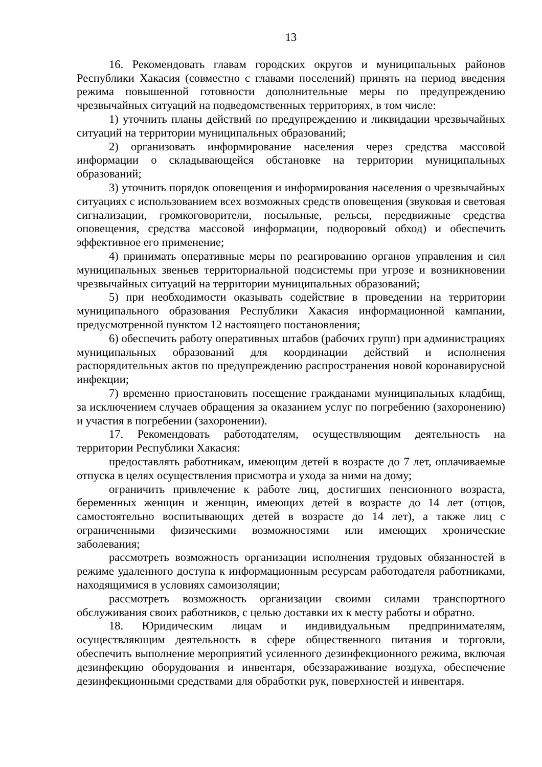13
16. Рекомендовать главам городских округов и муниципальных районов Республики Хакасия (совместно с главами поселений) принять на период введения режима повышенной готовности дополнительные меры по предупреждению чрезвычайных ситуаций на подведомственных территориях, в том числе:
1) уточнить планы действий по предупреждению и ликвидации чрезвычайных ситуаций на территории муниципальных образований;
2) организовать информирование населения через средства массовой информации о складывающейся обстановке на территории муниципальных образований;
3) уточнить порядок оповещения и информирования населения о чрезвычайных ситуациях с использованием всех возможных средств оповещения (звуковая и световая сигнализации, громкоговорители, посыльные, рельсы, передвижные средства оповещения, средства массовой информации, подворовый обход) и обеспечить эффективное его применение;
4) принимать оперативные меры по реагированию органов управления и сил муниципальных звеньев территориальной подсистемы при угрозе и возникновении чрезвычайных ситуаций на территории муниципальных образований;
5) при необходимости оказывать содействие в проведении на территории муниципального образования Республики Хакасия информационной кампании, предусмотренной пунктом 12 настоящего постановления;
6) обеспечить работу оперативных штабов (рабочих групп) при администрациях муниципальных образований для координации действий и исполнения распорядительных актов по предупреждению распространения новой коронавирусной инфекции;
7) временно приостановить посещение гражданами муниципальных кладбищ, за исключением случаев обращения за оказанием услуг по погребению (захоронению) и участия в погребении (захоронении).
17. Рекомендовать работодателям, осуществляющим деятельность на территории Республики Хакасия:
предоставлять работникам, имеющим детей в возрасте до 7 лет, оплачиваемые отпуска в целях осуществления присмотра и ухода за ними на дому;
ограничить привлечение к работе лиц, достигших пенсионного возраста, беременных женщин и женщин, имеющих детей в возрасте до 14 лет (отцов, самостоятельно воспитывающих детей в возрасте до 14 лет), а также лиц с ограниченными физическими возможностями или имеющих хронические заболевания;
рассмотреть возможность организации исполнения трудовых обязанностей в режиме удаленного доступа к информационным ресурсам работодателя работниками, находящимися в условиях самоизоляции;
рассмотреть возможность организации своими силами транспортного обслуживания своих работников, с целью доставки их к месту работы и обратно.
18. Юридическим лицам и индивидуальным предпринимателям, осуществляющим деятельность в сфере общественного питания и торговли, обеспечить выполнение мероприятий усиленного дезинфекционного режима, включая дезинфекцию оборудования и инвентаря, обеззараживание воздуха, обеспечение дезинфекционными средствами для обработки рук, поверхностей и инвентаря.